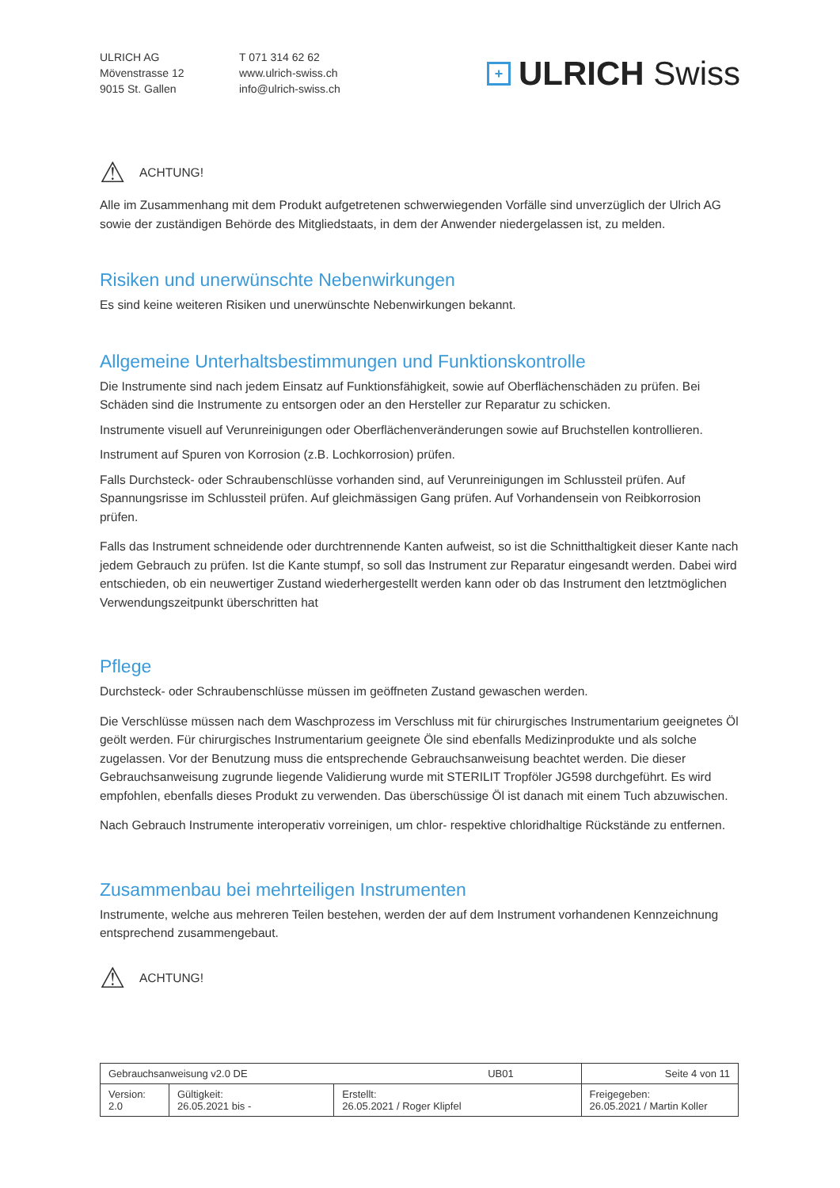ULRICH AG
Mövenstrasse 12
9015 St. Gallen
T 071 314 62 62
www.ulrich-swiss.ch
info@ulrich-swiss.ch
+ ULRICH Swiss
⚠ ACHTUNG!
Alle im Zusammenhang mit dem Produkt aufgetretenen schwerwiegenden Vorfälle sind unverzüglich der Ulrich AG sowie der zuständigen Behörde des Mitgliedstaats, in dem der Anwender niedergelassen ist, zu melden.
Risiken und unerwünschte Nebenwirkungen
Es sind keine weiteren Risiken und unerwünschte Nebenwirkungen bekannt.
Allgemeine Unterhaltsbestimmungen und Funktionskontrolle
Die Instrumente sind nach jedem Einsatz auf Funktionsfähigkeit, sowie auf Oberflächenschäden zu prüfen. Bei Schäden sind die Instrumente zu entsorgen oder an den Hersteller zur Reparatur zu schicken.
Instrumente visuell auf Verunreinigungen oder Oberflächenveränderungen sowie auf Bruchstellen kontrollieren.
Instrument auf Spuren von Korrosion (z.B. Lochkorrosion) prüfen.
Falls Durchsteck- oder Schraubenschlüsse vorhanden sind, auf Verunreinigungen im Schlussteil prüfen. Auf Spannungsrisse im Schlussteil prüfen. Auf gleichmässigen Gang prüfen. Auf Vorhandensein von Reibkorrosion prüfen.
Falls das Instrument schneidende oder durchtrennende Kanten aufweist, so ist die Schnitthaltigkeit dieser Kante nach jedem Gebrauch zu prüfen. Ist die Kante stumpf, so soll das Instrument zur Reparatur eingesandt werden. Dabei wird entschieden, ob ein neuwertiger Zustand wiederhergestellt werden kann oder ob das Instrument den letztmöglichen Verwendungszeitpunkt überschritten hat
Pflege
Durchsteck- oder Schraubenschlüsse müssen im geöffneten Zustand gewaschen werden.
Die Verschlüsse müssen nach dem Waschprozess im Verschluss mit für chirurgisches Instrumentarium geeignetes Öl geölt werden. Für chirurgisches Instrumentarium geeignete Öle sind ebenfalls Medizinprodukte und als solche zugelassen. Vor der Benutzung muss die entsprechende Gebrauchsanweisung beachtet werden. Die dieser Gebrauchsanweisung zugrunde liegende Validierung wurde mit STERILIT Tropföler JG598 durchgeführt. Es wird empfohlen, ebenfalls dieses Produkt zu verwenden. Das überschüssige Öl ist danach mit einem Tuch abzuwischen.
Nach Gebrauch Instrumente interoperativ vorreinigen, um chlor- respektive chloridhaltige Rückstände zu entfernen.
Zusammenbau bei mehrteiligen Instrumenten
Instrumente, welche aus mehreren Teilen bestehen, werden der auf dem Instrument vorhandenen Kennzeichnung entsprechend zusammengebaut.
⚠ ACHTUNG!
| Gebrauchsanweisung v2.0 DE UB01 | | | Seite 4 von 11 |
| Version: 2.0 | Gültigkeit: 26.05.2021 bis - | Erstellt: 26.05.2021 / Roger Klipfel | Freigegeben: 26.05.2021 / Martin Koller |